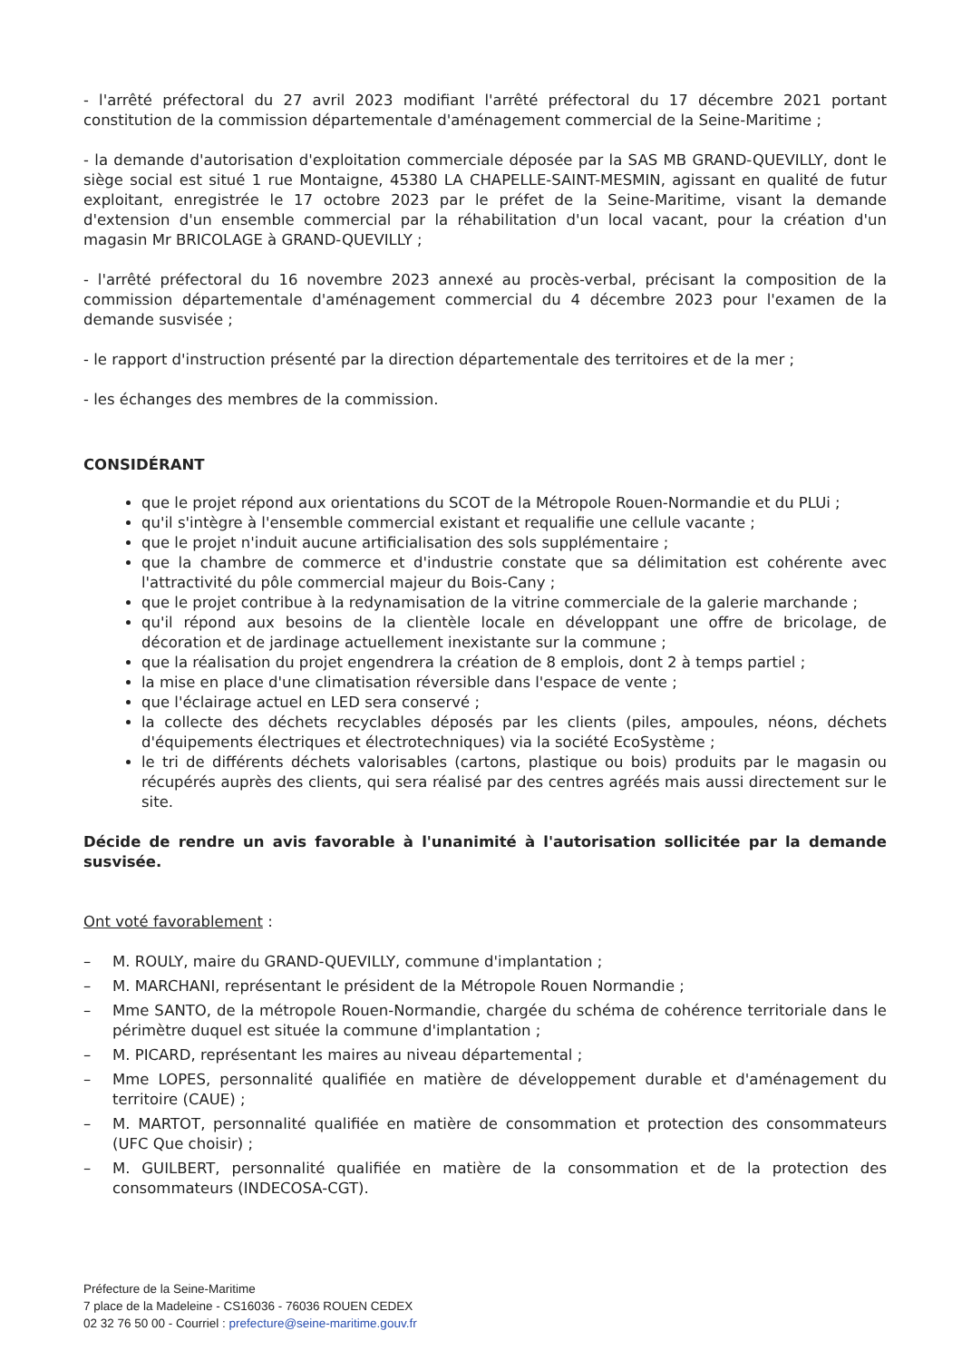- l'arrêté préfectoral du 27 avril 2023 modifiant l'arrêté préfectoral du 17 décembre 2021 portant constitution de la commission départementale d'aménagement commercial de la Seine-Maritime ;
- la demande d'autorisation d'exploitation commerciale déposée par la SAS MB GRAND-QUEVILLY, dont le siège social est situé 1 rue Montaigne, 45380 LA CHAPELLE-SAINT-MESMIN, agissant en qualité de futur exploitant, enregistrée le 17 octobre 2023 par le préfet de la Seine-Maritime, visant la demande d'extension d'un ensemble commercial par la réhabilitation d'un local vacant, pour la création d'un magasin Mr BRICOLAGE à GRAND-QUEVILLY ;
- l'arrêté préfectoral du 16 novembre 2023 annexé au procès-verbal, précisant la composition de la commission départementale d'aménagement commercial du 4 décembre 2023 pour l'examen de la demande susvisée ;
- le rapport d'instruction présenté par la direction départementale des territoires et de la mer ;
- les échanges des membres de la commission.
CONSIDÉRANT
que le projet répond aux orientations du SCOT de la Métropole Rouen-Normandie et du PLUi ;
qu'il s'intègre à l'ensemble commercial existant et requalifie une cellule vacante ;
que le projet n'induit aucune artificialisation des sols supplémentaire ;
que la chambre de commerce et d'industrie constate que sa délimitation est cohérente avec l'attractivité du pôle commercial majeur du Bois-Cany ;
que le projet contribue à la redynamisation de la vitrine commerciale de la galerie marchande ;
qu'il répond aux besoins de la clientèle locale en développant une offre de bricolage, de décoration et de jardinage actuellement inexistante sur la commune ;
que la réalisation du projet engendrera la création de 8 emplois, dont 2 à temps partiel ;
la mise en place d'une climatisation réversible dans l'espace de vente ;
que l'éclairage actuel en LED sera conservé ;
la collecte des déchets recyclables déposés par les clients (piles, ampoules, néons, déchets d'équipements électriques et électrotechniques) via la société EcoSystème ;
le tri de différents déchets valorisables (cartons, plastique ou bois) produits par le magasin ou récupérés auprès des clients, qui sera réalisé par des centres agréés mais aussi directement sur le site.
Décide de rendre un avis favorable à l'unanimité à l'autorisation sollicitée par la demande susvisée.
Ont voté favorablement :
– M. ROULY, maire du GRAND-QUEVILLY, commune d'implantation ;
– M. MARCHANI, représentant le président de la Métropole Rouen Normandie ;
– Mme SANTO, de la métropole Rouen-Normandie, chargée du schéma de cohérence territoriale dans le périmètre duquel est située la commune d'implantation ;
– M. PICARD, représentant les maires au niveau départemental ;
– Mme LOPES, personnalité qualifiée en matière de développement durable et d'aménagement du territoire (CAUE) ;
– M. MARTOT, personnalité qualifiée en matière de consommation et protection des consommateurs (UFC Que choisir) ;
– M. GUILBERT, personnalité qualifiée en matière de la consommation et de la protection des consommateurs (INDECOSA-CGT).
Préfecture de la Seine-Maritime
7 place de la Madeleine - CS16036 - 76036 ROUEN CEDEX
02 32 76 50 00 - Courriel : prefecture@seine-maritime.gouv.fr